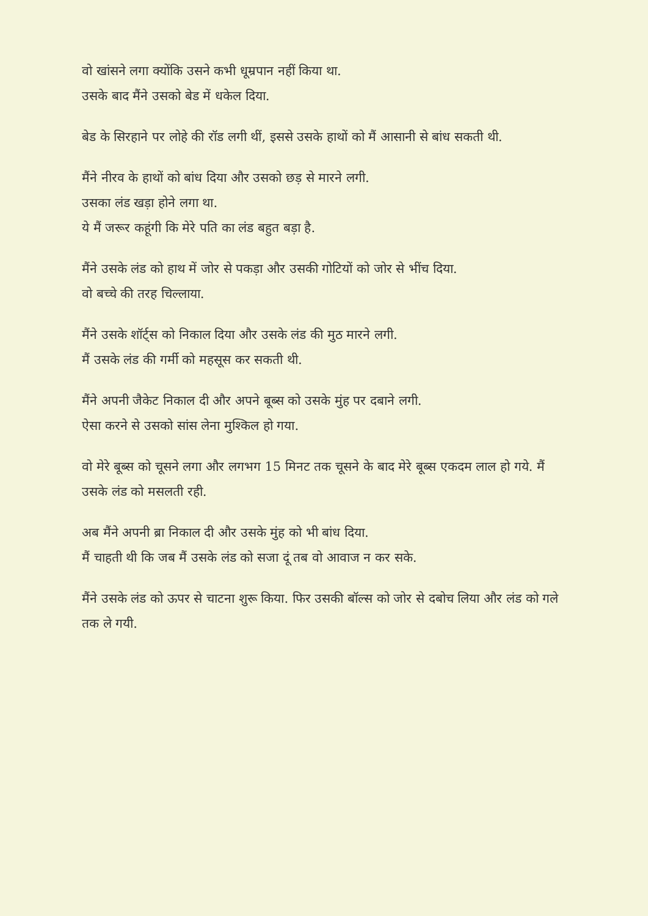वो खांसने लगा क्योंकि उसने कभी धूम्रपान नहीं किया था.
उसके बाद मैंने उसको बेड में धकेल दिया.
बेड के सिरहाने पर लोहे की रॉड लगी थीं, इससे उसके हाथों को मैं आसानी से बांध सकती थी.
मैंने नीरव के हाथों को बांध दिया और उसको छड़ से मारने लगी.
उसका लंड खड़ा होने लगा था.
ये मैं जरूर कहूंगी कि मेरे पति का लंड बहुत बड़ा है.
मैंने उसके लंड को हाथ में जोर से पकड़ा और उसकी गोटियों को जोर से भींच दिया.
वो बच्चे की तरह चिल्लाया.
मैंने उसके शॉर्ट्स को निकाल दिया और उसके लंड की मुठ मारने लगी.
मैं उसके लंड की गर्मी को महसूस कर सकती थी.
मैंने अपनी जैकेट निकाल दी और अपने बूब्स को उसके मुंह पर दबाने लगी.
ऐसा करने से उसको सांस लेना मुश्किल हो गया.
वो मेरे बूब्स को चूसने लगा और लगभग 15 मिनट तक चूसने के बाद मेरे बूब्स एकदम लाल हो गये. मैं उसके लंड को मसलती रही.
अब मैंने अपनी ब्रा निकाल दी और उसके मुंह को भी बांध दिया.
मैं चाहती थी कि जब मैं उसके लंड को सजा दूं तब वो आवाज न कर सके.
मैंने उसके लंड को ऊपर से चाटना शुरू किया. फिर उसकी बॉल्स को जोर से दबोच लिया और लंड को गले तक ले गयी.